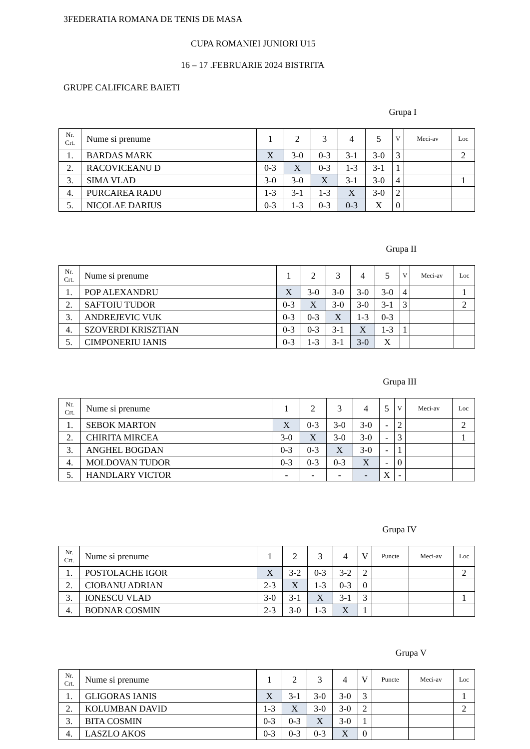3FEDERATIA ROMANA DE TENIS DE MASA
CUPA ROMANIEI JUNIORI U15
16 – 17 .FEBRUARIE 2024 BISTRITA
GRUPE CALIFICARE BAIETI
Grupa I
| Nr. Crt. | Nume si prenume | 1 | 2 | 3 | 4 | 5 | V | Meci-av | Loc |
| --- | --- | --- | --- | --- | --- | --- | --- | --- | --- |
| 1. | BARDAS MARK | X | 3-0 | 0-3 | 3-1 | 3-0 | 3 | | 2 |
| 2. | RACOVICEANU D | 0-3 | X | 0-3 | 1-3 | 3-1 | 1 | | |
| 3. | SIMA VLAD | 3-0 | 3-0 | X | 3-1 | 3-0 | 4 | | 1 |
| 4. | PURCAREA RADU | 1-3 | 3-1 | 1-3 | X | 3-0 | 2 | | |
| 5. | NICOLAE DARIUS | 0-3 | 1-3 | 0-3 | 0-3 | X | 0 | | |
Grupa II
| Nr. Crt. | Nume si prenume | 1 | 2 | 3 | 4 | 5 | V | Meci-av | Loc |
| --- | --- | --- | --- | --- | --- | --- | --- | --- | --- |
| 1. | POP ALEXANDRU | X | 3-0 | 3-0 | 3-0 | 3-0 | 4 | | 1 |
| 2. | SAFTOIU TUDOR | 0-3 | X | 3-0 | 3-0 | 3-1 | 3 | | 2 |
| 3. | ANDREJEVIC VUK | 0-3 | 0-3 | X | 1-3 | 0-3 | | | |
| 4. | SZOVERDI KRISZTIAN | 0-3 | 0-3 | 3-1 | X | 1-3 | 1 | | |
| 5. | CIMPONERIU IANIS | 0-3 | 1-3 | 3-1 | 3-0 | X | | | |
Grupa III
| Nr. Crt. | Nume si prenume | 1 | 2 | 3 | 4 | 5 | V | Meci-av | Loc |
| --- | --- | --- | --- | --- | --- | --- | --- | --- | --- |
| 1. | SEBOK MARTON | X | 0-3 | 3-0 | 3-0 | - | 2 | | 2 |
| 2. | CHIRITA MIRCEA | 3-0 | X | 3-0 | 3-0 | - | 3 | | 1 |
| 3. | ANGHEL BOGDAN | 0-3 | 0-3 | X | 3-0 | - | 1 | | |
| 4. | MOLDOVAN TUDOR | 0-3 | 0-3 | 0-3 | X | - | 0 | | |
| 5. | HANDLARY VICTOR | - | - | - | - | X | - | | |
Grupa IV
| Nr. Crt. | Nume si prenume | 1 | 2 | 3 | 4 | V | Puncte | Meci-av | Loc |
| --- | --- | --- | --- | --- | --- | --- | --- | --- | --- |
| 1. | POSTOLACHE IGOR | X | 3-2 | 0-3 | 3-2 | 2 | | | 2 |
| 2. | CIOBANU ADRIAN | 2-3 | X | 1-3 | 0-3 | 0 | | | |
| 3. | IONESCU VLAD | 3-0 | 3-1 | X | 3-1 | 3 | | | 1 |
| 4. | BODNAR COSMIN | 2-3 | 3-0 | 1-3 | X | 1 | | | |
Grupa V
| Nr. Crt. | Nume si prenume | 1 | 2 | 3 | 4 | V | Puncte | Meci-av | Loc |
| --- | --- | --- | --- | --- | --- | --- | --- | --- | --- |
| 1. | GLIGORAS IANIS | X | 3-1 | 3-0 | 3-0 | 3 | | | 1 |
| 2. | KOLUMBAN DAVID | 1-3 | X | 3-0 | 3-0 | 2 | | | 2 |
| 3. | BITA COSMIN | 0-3 | 0-3 | X | 3-0 | 1 | | | |
| 4. | LASZLO AKOS | 0-3 | 0-3 | 0-3 | X | 0 | | | |